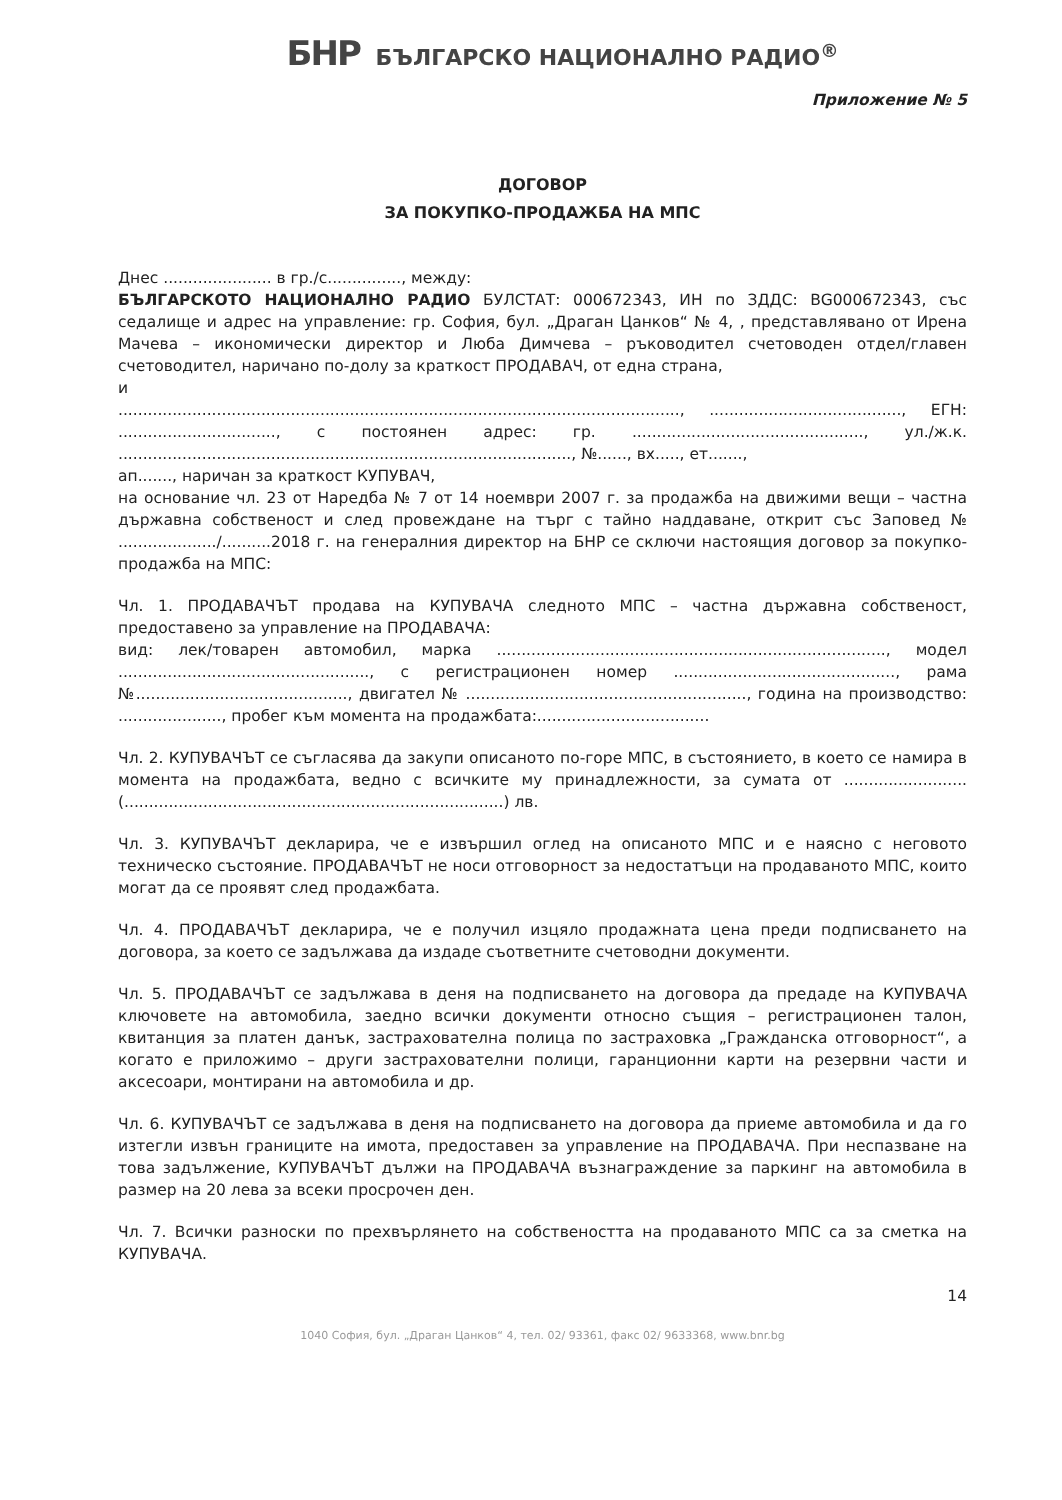БНР БЪЛГАРСКО НАЦИОНАЛНО РАДИО<sup>®</sup>
Приложение № 5
ДОГОВОР
ЗА ПОКУПКО-ПРОДАЖБА НА МПС
Днес ...................... в гр./с..............., между:
БЪЛГАРСКОТО НАЦИОНАЛНО РАДИО БУЛСТАТ: 000672343, ИН по ЗДДС: BG000672343, със седалище и адрес на управление: гр. София, бул. „Драган Цанков“ № 4, , представлявано от Ирена Мачева – икономически директор и Люба Димчева – ръководител счетоводен отдел/главен счетоводител, наричано по-долу за краткост ПРОДАВАЧ, от една страна,
и
.................................................................................................................., ......................................., ЕГН: ................................, с постоянен адрес: гр. ..............................................., ул./ж.к. ............................................................................................, №......, вх....., ет.......,
ап......., наричан за краткост КУПУВАЧ,
на основание чл. 23 от Наредба № 7 от 14 ноември 2007 г. за продажба на движими вещи – частна държавна собственост и след провеждане на търг с тайно наддаване, открит със Заповед № ..................../..........2018 г. на генералния директор на БНР се сключи настоящия договор за покупко-продажба на МПС:
Чл. 1. ПРОДАВАЧЪТ продава на КУПУВАЧА следното МПС – частна държавна собственост, предоставено за управление на ПРОДАВАЧА:
вид: лек/товарен автомобил, марка ..............................................................................., модел ..................................................., с регистрационен номер ............................................., рама №..........................................., двигател № ........................................................., година на производство: ....................., пробег към момента на продажбата:...................................
Чл. 2. КУПУВАЧЪТ се съгласява да закупи описаното по-горе МПС, в състоянието, в което се намира в момента на продажбата, ведно с всичките му принадлежности, за сумата от ......................... (.............................................................................) лв.
Чл. 3. КУПУВАЧЪТ декларира, че е извършил оглед на описаното МПС и е наясно с неговото техническо състояние. ПРОДАВАЧЪТ не носи отговорност за недостатъци на продаваното МПС, които могат да се проявят след продажбата.
Чл. 4. ПРОДАВАЧЪТ декларира, че е получил изцяло продажната цена преди подписването на договора, за което се задължава да издаде съответните счетоводни документи.
Чл. 5. ПРОДАВАЧЪТ се задължава в деня на подписването на договора да предаде на КУПУВАЧА ключовете на автомобила, заедно всички документи относно същия – регистрационен талон, квитанция за платен данък, застрахователна полица по застраховка „Гражданска отговорност“, а когато е приложимо – други застрахователни полици, гаранционни карти на резервни части и аксесоари, монтирани на автомобила и др.
Чл. 6. КУПУВАЧЪТ се задължава в деня на подписването на договора да приеме автомобила и да го изтегли извън границите на имота, предоставен за управление на ПРОДАВАЧА. При неспазване на това задължение, КУПУВАЧЪТ дължи на ПРОДАВАЧА възнаграждение за паркинг на автомобила в размер на 20 лева за всеки просрочен ден.
Чл. 7. Всички разноски по прехвърлянето на собствеността на продаваното МПС са за сметка на КУПУВАЧА.
14
1040 София, бул. „Драган Цанков“ 4, тел. 02/ 93361, факс 02/ 9633368, www.bnr.bg